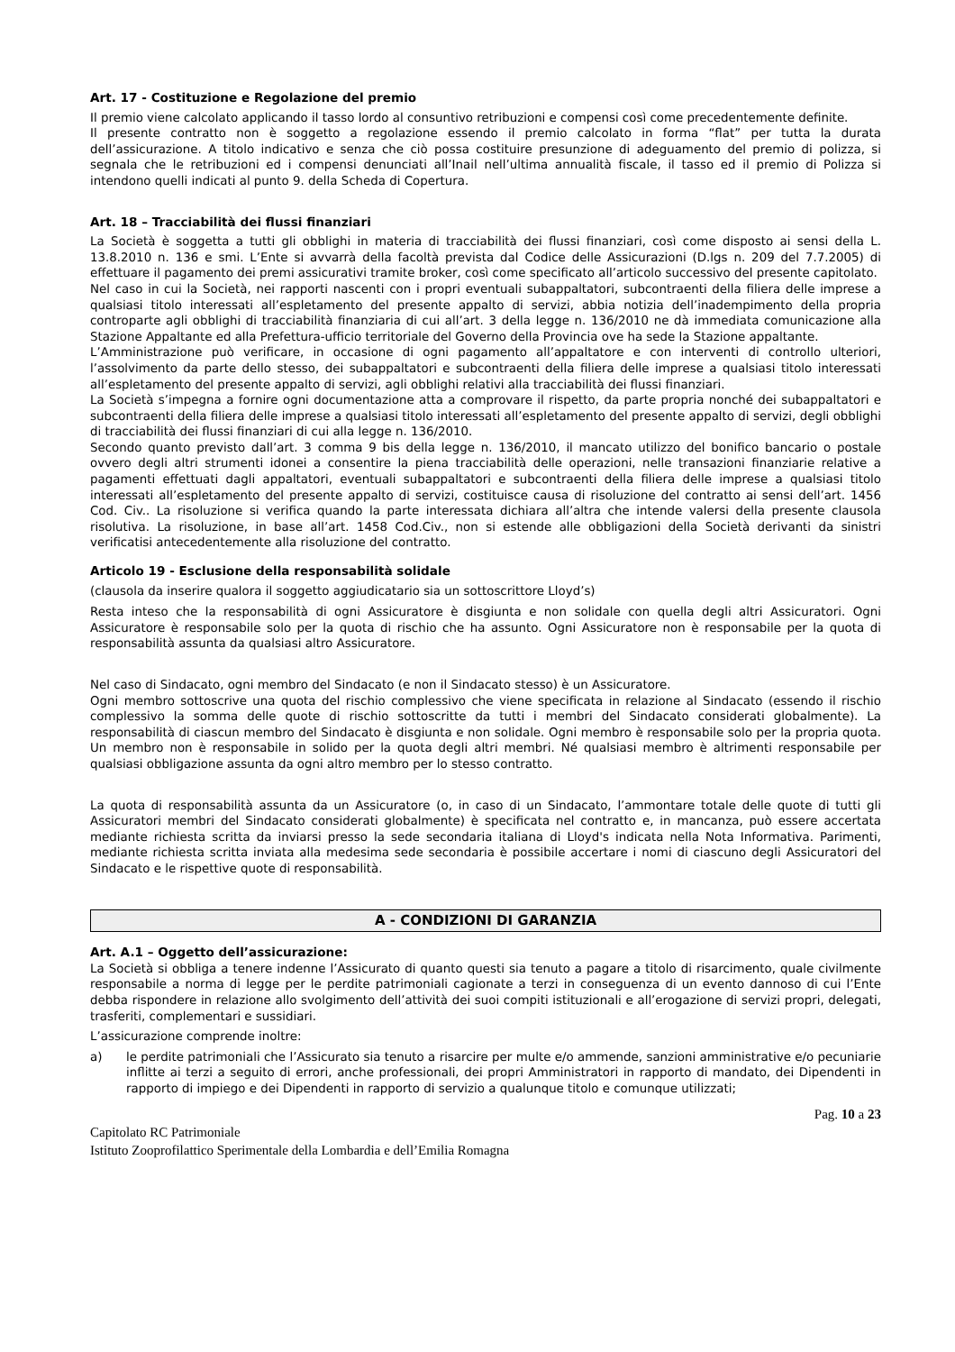Art. 17 - Costituzione e Regolazione del premio
Il premio viene calcolato applicando il tasso lordo al consuntivo retribuzioni e compensi così come precedentemente definite.
Il presente contratto non è soggetto a regolazione essendo il premio calcolato in forma “flat” per tutta la durata dell’assicurazione. A titolo indicativo e senza che ciò possa costituire presunzione di adeguamento del premio di polizza, si segnala che le retribuzioni ed i compensi denunciati all’Inail nell’ultima annualità fiscale, il tasso ed il premio di Polizza si intendono quelli indicati al punto 9. della Scheda di Copertura.
Art. 18 – Tracciabilità dei flussi finanziari
La Società è soggetta a tutti gli obblighi in materia di tracciabilità dei flussi finanziari, così come disposto ai sensi della L. 13.8.2010 n. 136 e smi. L’Ente si avvarrà della facoltà prevista dal Codice delle Assicurazioni (D.lgs n. 209 del 7.7.2005) di effettuare il pagamento dei premi assicurativi tramite broker, così come specificato all’articolo successivo del presente capitolato.
Nel caso in cui la Società, nei rapporti nascenti con i propri eventuali subappaltatori, subcontraenti della filiera delle imprese a qualsiasi titolo interessati all’espletamento del presente appalto di servizi, abbia notizia dell’inadempimento della propria controparte agli obblighi di tracciabilità finanziaria di cui all’art. 3 della legge n. 136/2010 ne dà immediata comunicazione alla Stazione Appaltante ed alla Prefettura-ufficio territoriale del Governo della Provincia ove ha sede la Stazione appaltante.
L’Amministrazione può verificare, in occasione di ogni pagamento all’appaltatore e con interventi di controllo ulteriori, l’assolvimento da parte dello stesso, dei subappaltatori e subcontraenti della filiera delle imprese a qualsiasi titolo interessati all’espletamento del presente appalto di servizi, agli obblighi relativi alla tracciabilità dei flussi finanziari.
La Società s’impegna a fornire ogni documentazione atta a comprovare il rispetto, da parte propria nonché dei subappaltatori e subcontraenti della filiera delle imprese a qualsiasi titolo interessati all’espletamento del presente appalto di servizi, degli obblighi di tracciabilità dei flussi finanziari di cui alla legge n. 136/2010.
Secondo quanto previsto dall’art. 3 comma 9 bis della legge n. 136/2010, il mancato utilizzo del bonifico bancario o postale ovvero degli altri strumenti idonei a consentire la piena tracciabilità delle operazioni, nelle transazioni finanziarie relative a pagamenti effettuati dagli appaltatori, eventuali subappaltatori e subcontraenti della filiera delle imprese a qualsiasi titolo interessati all’espletamento del presente appalto di servizi, costituisce causa di risoluzione del contratto ai sensi dell’art. 1456 Cod. Civ.. La risoluzione si verifica quando la parte interessata dichiara all’altra che intende valersi della presente clausola risolutiva. La risoluzione, in base all’art. 1458 Cod.Civ., non si estende alle obbligazioni della Società derivanti da sinistri verificatisi antecedentemente alla risoluzione del contratto.
Articolo 19 - Esclusione della responsabilità solidale
(clausola da inserire qualora il soggetto aggiudicatario sia un sottoscrittore Lloyd’s)
Resta inteso che la responsabilità di ogni Assicuratore è disgiunta e non solidale con quella degli altri Assicuratori. Ogni Assicuratore è responsabile solo per la quota di rischio che ha assunto. Ogni Assicuratore non è responsabile per la quota di responsabilità assunta da qualsiasi altro Assicuratore.
Nel caso di Sindacato, ogni membro del Sindacato (e non il Sindacato stesso) è un Assicuratore.
Ogni membro sottoscrive una quota del rischio complessivo che viene specificata in relazione al Sindacato (essendo il rischio complessivo la somma delle quote di rischio sottoscritte da tutti i membri del Sindacato considerati globalmente). La responsabilità di ciascun membro del Sindacato è disgiunta e non solidale. Ogni membro è responsabile solo per la propria quota. Un membro non è responsabile in solido per la quota degli altri membri. Né qualsiasi membro è altrimenti responsabile per qualsiasi obbligazione assunta da ogni altro membro per lo stesso contratto.
La quota di responsabilità assunta da un Assicuratore (o, in caso di un Sindacato, l’ammontare totale delle quote di tutti gli Assicuratori membri del Sindacato considerati globalmente) è specificata nel contratto e, in mancanza, può essere accertata mediante richiesta scritta da inviarsi presso la sede secondaria italiana di Lloyd's indicata nella Nota Informativa. Parimenti, mediante richiesta scritta inviata alla medesima sede secondaria è possibile accertare i nomi di ciascuno degli Assicuratori del Sindacato e le rispettive quote di responsabilità.
A - CONDIZIONI DI GARANZIA
Art. A.1 – Oggetto dell’assicurazione:
La Società si obbliga a tenere indenne l’Assicurato di quanto questi sia tenuto a pagare a titolo di risarcimento, quale civilmente responsabile a norma di legge per le perdite patrimoniali cagionate a terzi in conseguenza di un evento dannoso di cui l’Ente debba rispondere in relazione allo svolgimento dell’attività dei suoi compiti istituzionali e all’erogazione di servizi propri, delegati, trasferiti, complementari e sussidiari.
L’assicurazione comprende inoltre:
a) le perdite patrimoniali che l’Assicurato sia tenuto a risarcire per multe e/o ammende, sanzioni amministrative e/o pecuniarie inflitte ai terzi a seguito di errori, anche professionali, dei propri Amministratori in rapporto di mandato, dei Dipendenti in rapporto di impiego e dei Dipendenti in rapporto di servizio a qualunque titolo e comunque utilizzati;
Pag. 10 a 23
Capitolato RC Patrimoniale
Istituto Zooprofilattico Sperimentale della Lombardia e dell’Emilia Romagna